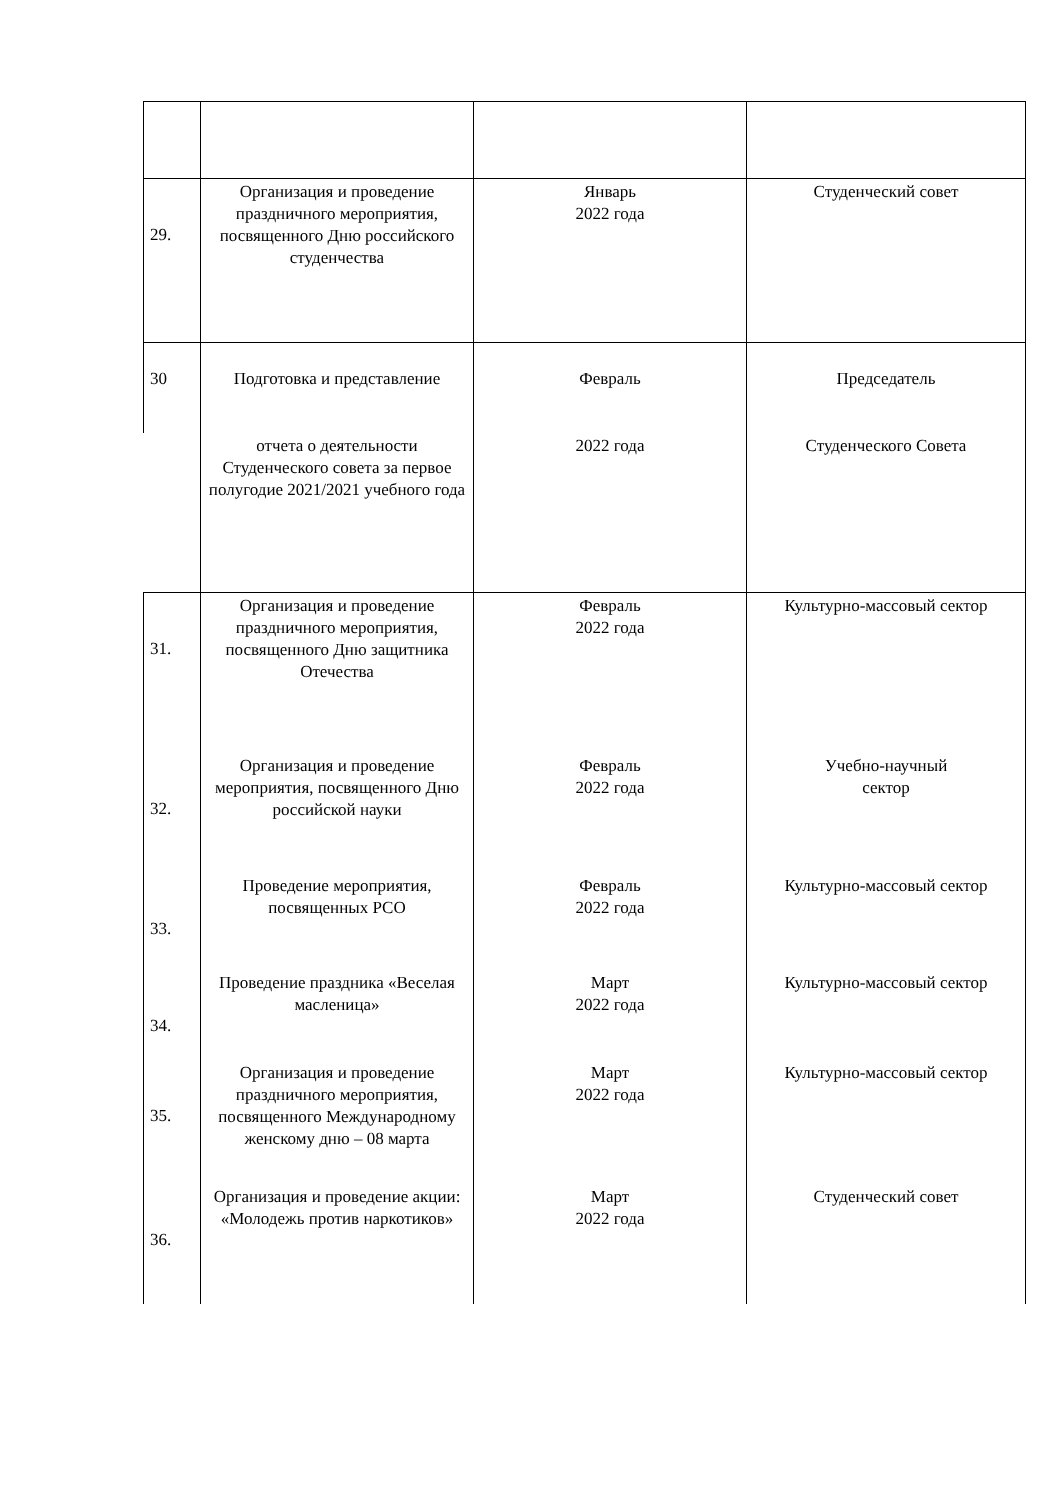| 29. | Организация и проведение праздничного мероприятия, посвященного Дню российского студенчества | Январь 2022 года | Студенческий совет |
| 30 | Подготовка и представление | Февраль | Председатель |
| | отчета о деятельности Студенческого совета за первое полугодие 2021/2021 учебного года | 2022 года | Студенческого Совета |
| 31. | Организация и проведение праздничного мероприятия, посвященного Дню защитника Отечества | Февраль 2022 года | Культурно-массовый сектор |
| 32. | Организация и проведение мероприятия, посвященного Дню российской науки | Февраль 2022 года | Учебно-научный сектор |
| 33. | Проведение мероприятия, посвященных РСО | Февраль 2022 года | Культурно-массовый сектор |
| 34. | Проведение праздника «Веселая масленица» | Март 2022 года | Культурно-массовый сектор |
| 35. | Организация и проведение праздничного мероприятия, посвященного Международному женскому дню – 08 марта | Март 2022 года | Культурно-массовый сектор |
| 36. | Организация и проведение акции: «Молодежь против наркотиков» | Март 2022 года | Студенческий совет |